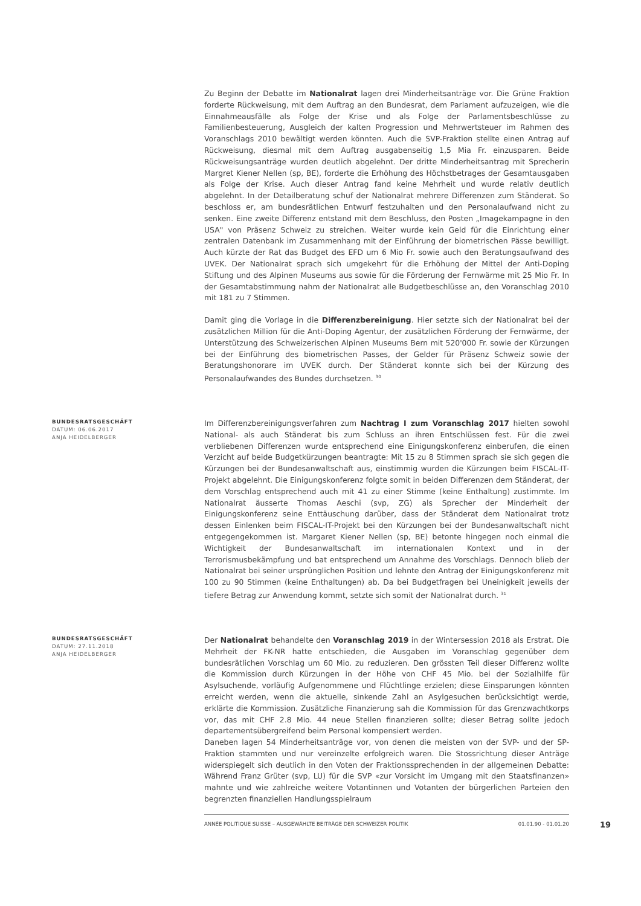Zu Beginn der Debatte im Nationalrat lagen drei Minderheitsanträge vor. Die Grüne Fraktion forderte Rückweisung, mit dem Auftrag an den Bundesrat, dem Parlament aufzuzeigen, wie die Einnahmeausfälle als Folge der Krise und als Folge der Parlamentsbeschlüsse zu Familienbesteuerung, Ausgleich der kalten Progression und Mehrwertsteuer im Rahmen des Voranschlags 2010 bewältigt werden könnten. Auch die SVP-Fraktion stellte einen Antrag auf Rückweisung, diesmal mit dem Auftrag ausgabenseitig 1,5 Mia Fr. einzusparen. Beide Rückweisungsanträge wurden deutlich abgelehnt. Der dritte Minderheitsantrag mit Sprecherin Margret Kiener Nellen (sp, BE), forderte die Erhöhung des Höchstbetrages der Gesamtausgaben als Folge der Krise. Auch dieser Antrag fand keine Mehrheit und wurde relativ deutlich abgelehnt. In der Detailberatung schuf der Nationalrat mehrere Differenzen zum Ständerat. So beschloss er, am bundesrätlichen Entwurf festzuhalten und den Personalaufwand nicht zu senken. Eine zweite Differenz entstand mit dem Beschluss, den Posten „Imagekampagne in den USA" von Präsenz Schweiz zu streichen. Weiter wurde kein Geld für die Einrichtung einer zentralen Datenbank im Zusammenhang mit der Einführung der biometrischen Pässe bewilligt. Auch kürzte der Rat das Budget des EFD um 6 Mio Fr. sowie auch den Beratungsaufwand des UVEK. Der Nationalrat sprach sich umgekehrt für die Erhöhung der Mittel der Anti-Doping Stiftung und des Alpinen Museums aus sowie für die Förderung der Fernwärme mit 25 Mio Fr. In der Gesamtabstimmung nahm der Nationalrat alle Budgetbeschlüsse an, den Voranschlag 2010 mit 181 zu 7 Stimmen.
Damit ging die Vorlage in die Differenzbereinigung. Hier setzte sich der Nationalrat bei der zusätzlichen Million für die Anti-Doping Agentur, der zusätzlichen Förderung der Fernwärme, der Unterstützung des Schweizerischen Alpinen Museums Bern mit 520'000 Fr. sowie der Kürzungen bei der Einführung des biometrischen Passes, der Gelder für Präsenz Schweiz sowie der Beratungshonorare im UVEK durch. Der Ständerat konnte sich bei der Kürzung des Personalaufwandes des Bundes durchsetzen. <sup>30</sup>
BUNDESRATSGESCHÄFT
DATUM: 06.06.2017
ANJA HEIDELBERGER
Im Differenzbereinigungsverfahren zum Nachtrag I zum Voranschlag 2017 hielten sowohl National- als auch Ständerat bis zum Schluss an ihren Entschlüssen fest. Für die zwei verbliebenen Differenzen wurde entsprechend eine Einigungskonferenz einberufen, die einen Verzicht auf beide Budgetkürzungen beantragte: Mit 15 zu 8 Stimmen sprach sie sich gegen die Kürzungen bei der Bundesanwaltschaft aus, einstimmig wurden die Kürzungen beim FISCAL-IT-Projekt abgelehnt. Die Einigungskonferenz folgte somit in beiden Differenzen dem Ständerat, der dem Vorschlag entsprechend auch mit 41 zu einer Stimme (keine Enthaltung) zustimmte. Im Nationalrat äusserte Thomas Aeschi (svp, ZG) als Sprecher der Minderheit der Einigungskonferenz seine Enttäuschung darüber, dass der Ständerat dem Nationalrat trotz dessen Einlenken beim FISCAL-IT-Projekt bei den Kürzungen bei der Bundesanwaltschaft nicht entgegengekommen ist. Margaret Kiener Nellen (sp, BE) betonte hingegen noch einmal die Wichtigkeit der Bundesanwaltschaft im internationalen Kontext und in der Terrorismusbekämpfung und bat entsprechend um Annahme des Vorschlags. Dennoch blieb der Nationalrat bei seiner ursprünglichen Position und lehnte den Antrag der Einigungskonferenz mit 100 zu 90 Stimmen (keine Enthaltungen) ab. Da bei Budgetfragen bei Uneinigkeit jeweils der tiefere Betrag zur Anwendung kommt, setzte sich somit der Nationalrat durch. <sup>31</sup>
BUNDESRATSGESCHÄFT
DATUM: 27.11.2018
ANJA HEIDELBERGER
Der Nationalrat behandelte den Voranschlag 2019 in der Wintersession 2018 als Erstrat. Die Mehrheit der FK-NR hatte entschieden, die Ausgaben im Voranschlag gegenüber dem bundesrätlichen Vorschlag um 60 Mio. zu reduzieren. Den grössten Teil dieser Differenz wollte die Kommission durch Kürzungen in der Höhe von CHF 45 Mio. bei der Sozialhilfe für Asylsuchende, vorläufig Aufgenommene und Flüchtlinge erzielen; diese Einsparungen könnten erreicht werden, wenn die aktuelle, sinkende Zahl an Asylgesuchen berücksichtigt werde, erklärte die Kommission. Zusätzliche Finanzierung sah die Kommission für das Grenzwachtkorps vor, das mit CHF 2.8 Mio. 44 neue Stellen finanzieren sollte; dieser Betrag sollte jedoch departementsübergreifend beim Personal kompensiert werden.
Daneben lagen 54 Minderheitsanträge vor, von denen die meisten von der SVP- und der SP-Fraktion stammten und nur vereinzelte erfolgreich waren. Die Stossrichtung dieser Anträge widerspiegelt sich deutlich in den Voten der Fraktionssprechenden in der allgemeinen Debatte: Während Franz Grüter (svp, LU) für die SVP «zur Vorsicht im Umgang mit den Staatsfinanzen» mahnte und wie zahlreiche weitere Votantinnen und Votanten der bürgerlichen Parteien den begrenzten finanziellen Handlungsspielraum
ANNÉE POLITIQUE SUISSE – AUSGEWÄHLTE BEITRÄGE DER SCHWEIZER POLITIK 01.01.90 - 01.01.20
19